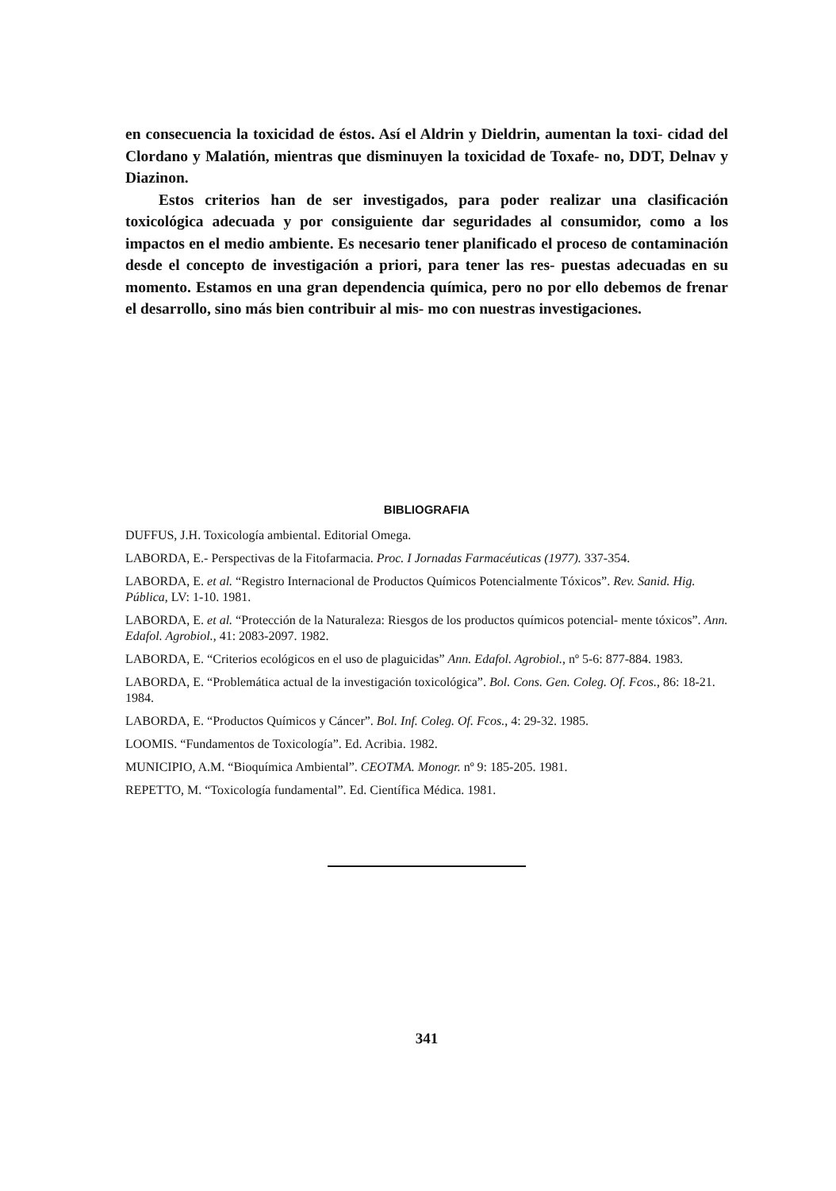en consecuencia la toxicidad de éstos. Así el Aldrin y Dieldrin, aumentan la toxi- cidad del Clordano y Malatión, mientras que disminuyen la toxicidad de Toxafe- no, DDT, Delnav y Diazinon.
Estos criterios han de ser investigados, para poder realizar una clasificación toxicológica adecuada y por consiguiente dar seguridades al consumidor, como a los impactos en el medio ambiente. Es necesario tener planificado el proceso de contaminación desde el concepto de investigación a priori, para tener las res- puestas adecuadas en su momento. Estamos en una gran dependencia química, pero no por ello debemos de frenar el desarrollo, sino más bien contribuir al mis- mo con nuestras investigaciones.
BIBLIOGRAFIA
DUFFUS, J.H. Toxicología ambiental. Editorial Omega.
LABORDA, E.- Perspectivas de la Fitofarmacia. Proc. I Jornadas Farmacéuticas (1977). 337-354.
LABORDA, E. et al. “Registro Internacional de Productos Químicos Potencialmente Tóxicos”. Rev. Sanid. Hig. Pública, LV: 1-10. 1981.
LABORDA, E. et al. “Protección de la Naturaleza: Riesgos de los productos químicos potencial- mente tóxicos”. Ann. Edafol. Agrobiol., 41: 2083-2097. 1982.
LABORDA, E. “Criterios ecológicos en el uso de plaguicidas” Ann. Edafol. Agrobiol., nº 5-6: 877-884. 1983.
LABORDA, E. “Problemática actual de la investigación toxicológica”. Bol. Cons. Gen. Coleg. Of. Fcos., 86: 18-21. 1984.
LABORDA, E. “Productos Químicos y Cáncer”. Bol. Inf. Coleg. Of. Fcos., 4: 29-32. 1985.
LOOMIS. “Fundamentos de Toxicología”. Ed. Acribia. 1982.
MUNICIPIO, A.M. “Bioquímica Ambiental”. CEOTMA. Monogr. nº 9: 185-205. 1981.
REPETTO, M. “Toxicología fundamental”. Ed. Científica Médica. 1981.
341